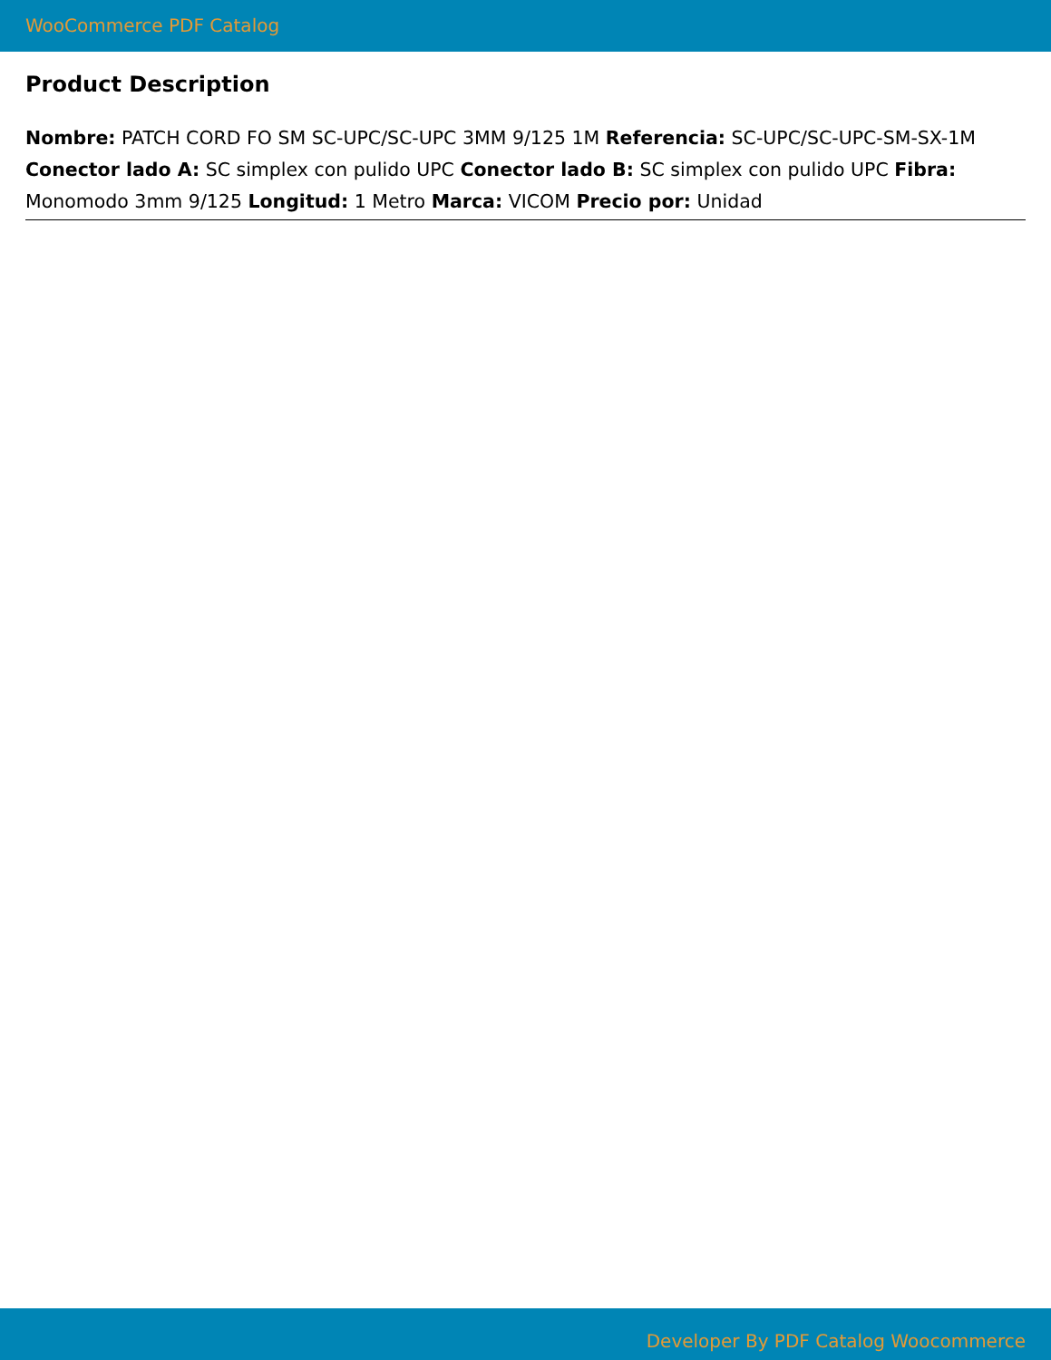WooCommerce PDF Catalog
Product Description
Nombre: PATCH CORD FO SM SC-UPC/SC-UPC 3MM 9/125 1M Referencia: SC-UPC/SC-UPC-SM-SX-1M Conector lado A: SC simplex con pulido UPC Conector lado B: SC simplex con pulido UPC Fibra: Monomodo 3mm 9/125 Longitud: 1 Metro Marca: VICOM Precio por: Unidad
Developer By PDF Catalog Woocommerce